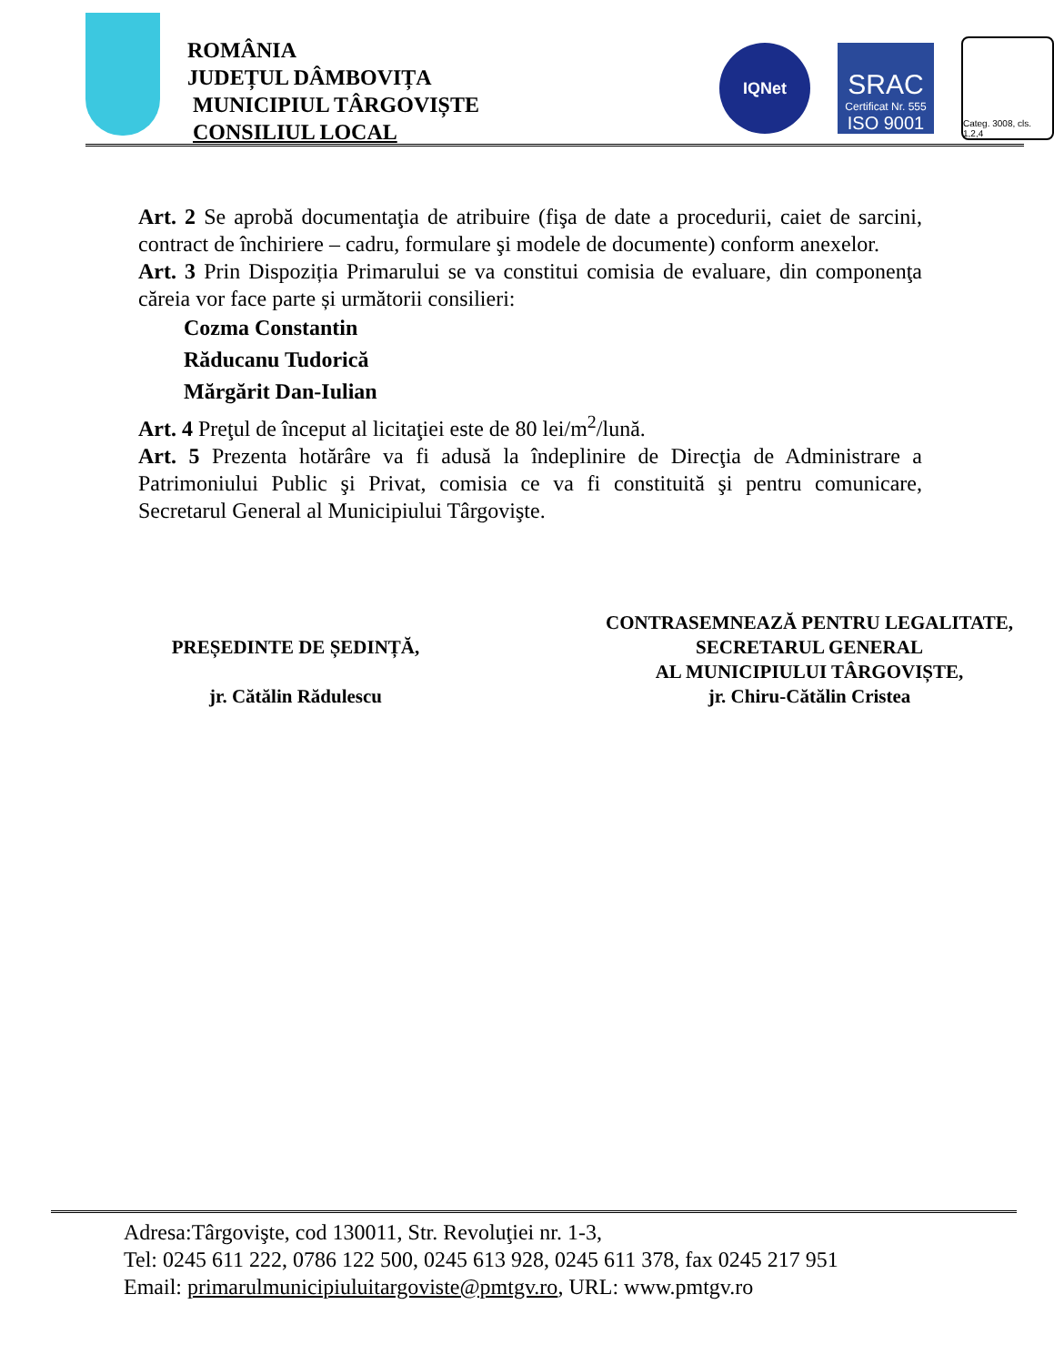ROMÂNIA
JUDEȚUL DÂMBOVIȚA
MUNICIPIUL TÂRGOVIȘTE
CONSILIUL LOCAL
IQNet
SRAC
Certificat Nr. 555
ISO 9001
Categ. 3008, cls. 1,2,4
Art. 2 Se aprobă documentaţia de atribuire (fişa de date a procedurii, caiet de sarcini, contract de închiriere – cadru, formulare şi modele de documente) conform anexelor.
Art. 3 Prin Dispoziția Primarului se va constitui comisia de evaluare, din componenţa căreia vor face parte și următorii consilieri:
Cozma Constantin
Răducanu Tudorică
Mărgărit Dan-Iulian
Art. 4 Preţul de început al licitaţiei este de 80 lei/m<sup>2</sup>/lună.
Art. 5 Prezenta hotărâre va fi adusă la îndeplinire de Direcţia de Administrare a Patrimoniului Public şi Privat, comisia ce va fi constituită şi pentru comunicare, Secretarul General al Municipiului Târgovişte.
PREȘEDINTE DE ȘEDINȚĂ,
jr. Cătălin Rădulescu
CONTRASEMNEAZĂ PENTRU LEGALITATE,
SECRETARUL GENERAL
AL MUNICIPIULUI TÂRGOVIȘTE,
jr. Chiru-Cătălin Cristea
Adresa:Târgovişte, cod 130011, Str. Revoluţiei nr. 1-3,
Tel: 0245 611 222, 0786 122 500, 0245 613 928, 0245 611 378, fax 0245 217 951
Email: primarulmunicipiuluitargoviste@pmtgv.ro, URL: www.pmtgv.ro